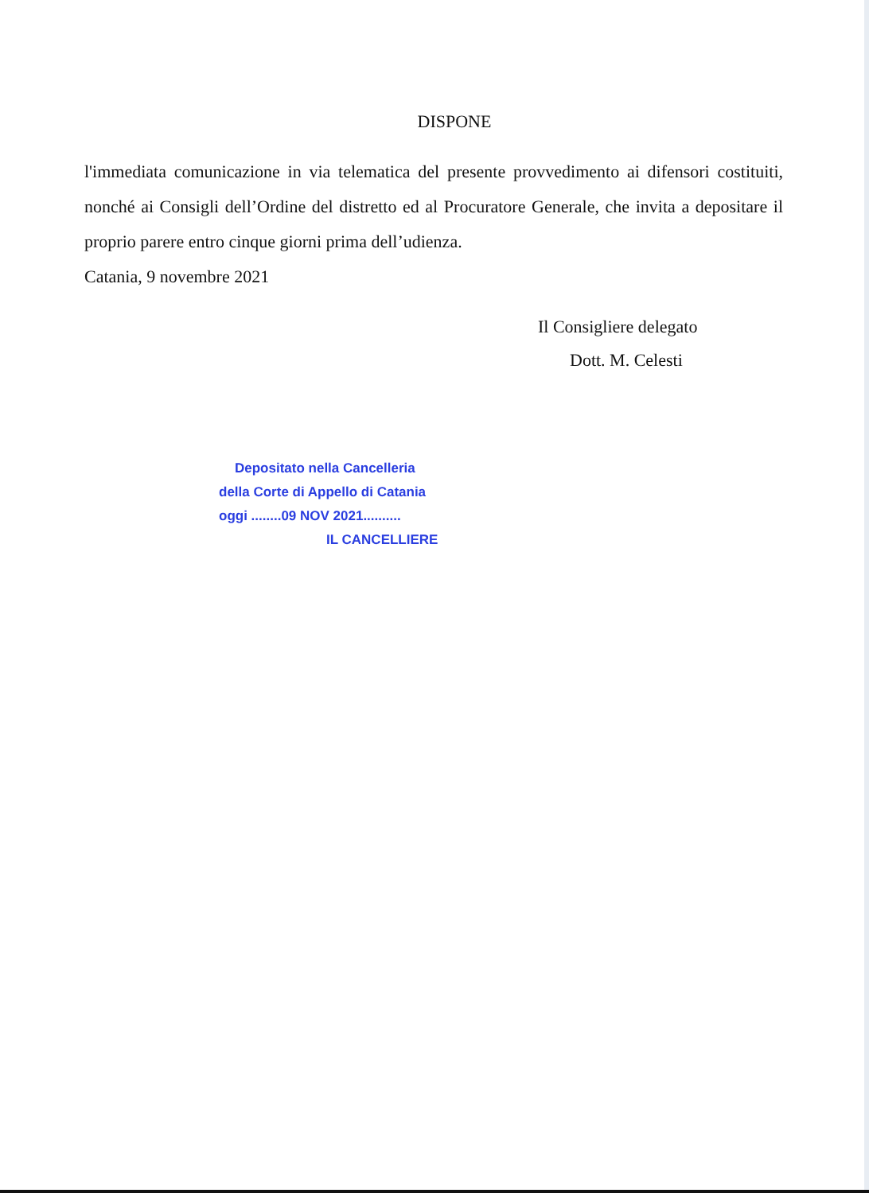DISPONE
l'immediata comunicazione in via telematica del presente provvedimento ai difensori costituiti, nonché ai Consigli dell’Ordine del distretto ed al Procuratore Generale, che invita a depositare il proprio parere entro cinque giorni prima dell’udienza.
Catania, 9 novembre 2021
Il Consigliere delegato
Dott. M. Celesti
Depositato nella Cancelleria
della Corte di Appello di Catania
oggi ........09 NOV 2021..........
IL CANCELLIERE